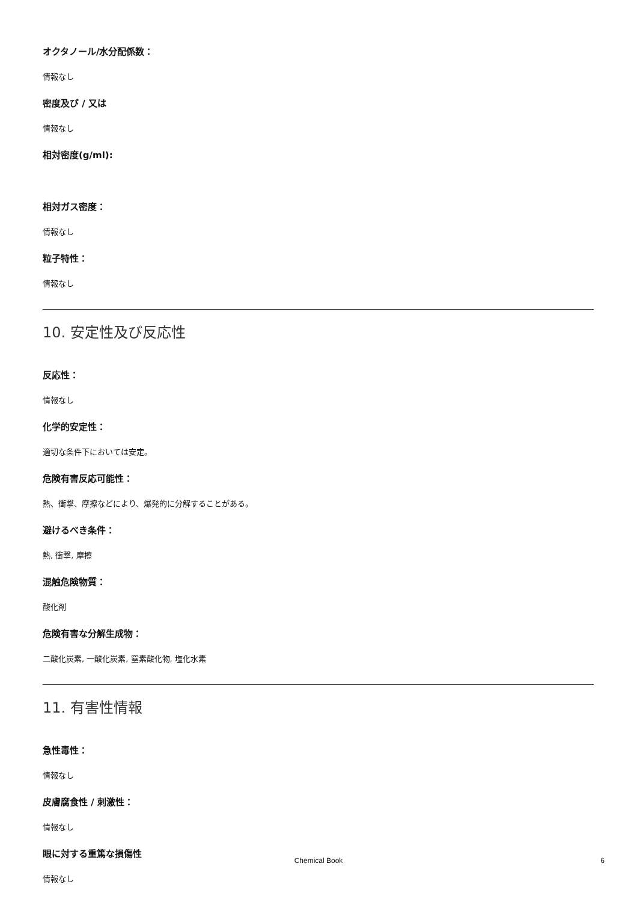オクタノール/水分配係数：
情報なし
密度及び / 又は
情報なし
相対密度(g/ml):
相対ガス密度：
情報なし
粒子特性：
情報なし
10. 安定性及び反応性
反応性：
情報なし
化学的安定性：
適切な条件下においては安定。
危険有害反応可能性：
熱、衝撃、摩擦などにより、爆発的に分解することがある。
避けるべき条件：
熱, 衝撃, 摩擦
混触危険物質：
酸化剤
危険有害な分解生成物：
二酸化炭素, 一酸化炭素, 窒素酸化物, 塩化水素
11. 有害性情報
急性毒性：
情報なし
皮膚腐食性 / 刺激性：
情報なし
眼に対する重篤な損傷性
情報なし
Chemical Book 6